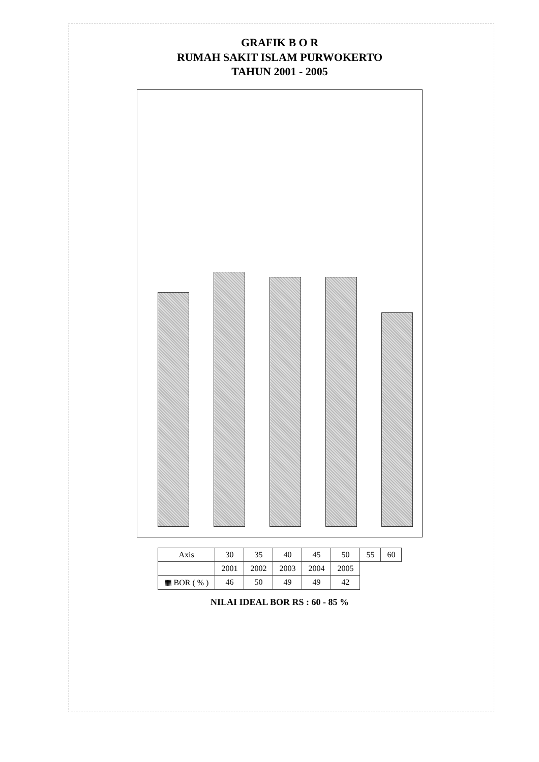GRAFIK B O R
RUMAH SAKIT ISLAM PURWOKERTO
TAHUN 2001 - 2005
| Axis | 30 | 35 | 40 | 45 | 50 | 55 | 60 |
| --- | --- | --- | --- | --- | --- | --- | --- |
| | 2001 | 2002 | 2003 | 2004 | 2005 | | |
| ▦ BOR ( % ) | 46 | 50 | 49 | 49 | 42 | | |
NILAI IDEAL BOR RS : 60 - 85 %